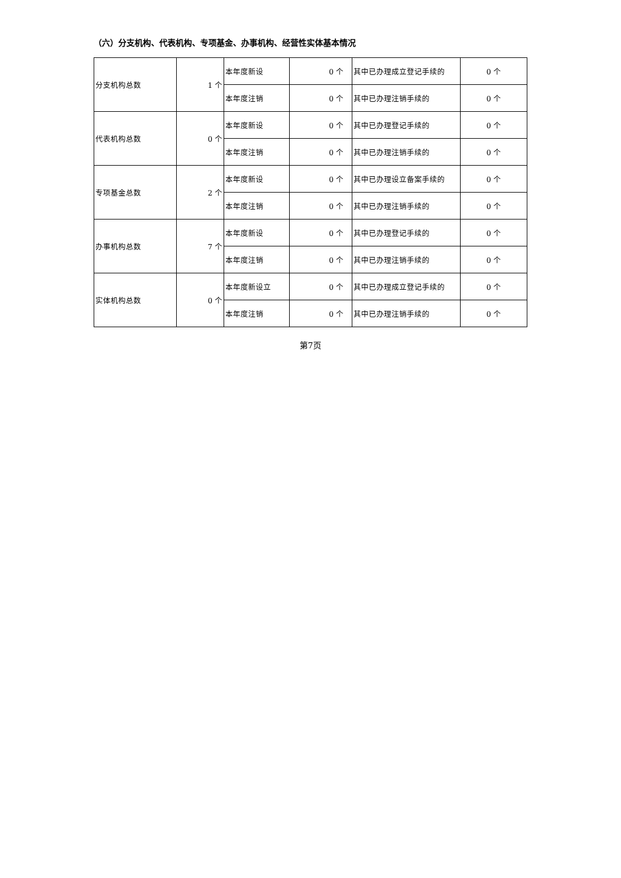（六）分支机构、代表机构、专项基金、办事机构、经营性实体基本情况
| 分支机构总数 | 1 个 | 本年度新设 | 0 个 | 其中已办理成立登记手续的 | 0 个 |
| | | 本年度注销 | 0 个 | 其中已办理注销手续的 | 0 个 |
| 代表机构总数 | 0 个 | 本年度新设 | 0 个 | 其中已办理登记手续的 | 0 个 |
| | | 本年度注销 | 0 个 | 其中已办理注销手续的 | 0 个 |
| 专项基金总数 | 2 个 | 本年度新设 | 0 个 | 其中已办理设立备案手续的 | 0 个 |
| | | 本年度注销 | 0 个 | 其中已办理注销手续的 | 0 个 |
| 办事机构总数 | 7 个 | 本年度新设 | 0 个 | 其中已办理登记手续的 | 0 个 |
| | | 本年度注销 | 0 个 | 其中已办理注销手续的 | 0 个 |
| 实体机构总数 | 0 个 | 本年度新设立 | 0 个 | 其中已办理成立登记手续的 | 0 个 |
| | | 本年度注销 | 0 个 | 其中已办理注销手续的 | 0 个 |
第7页